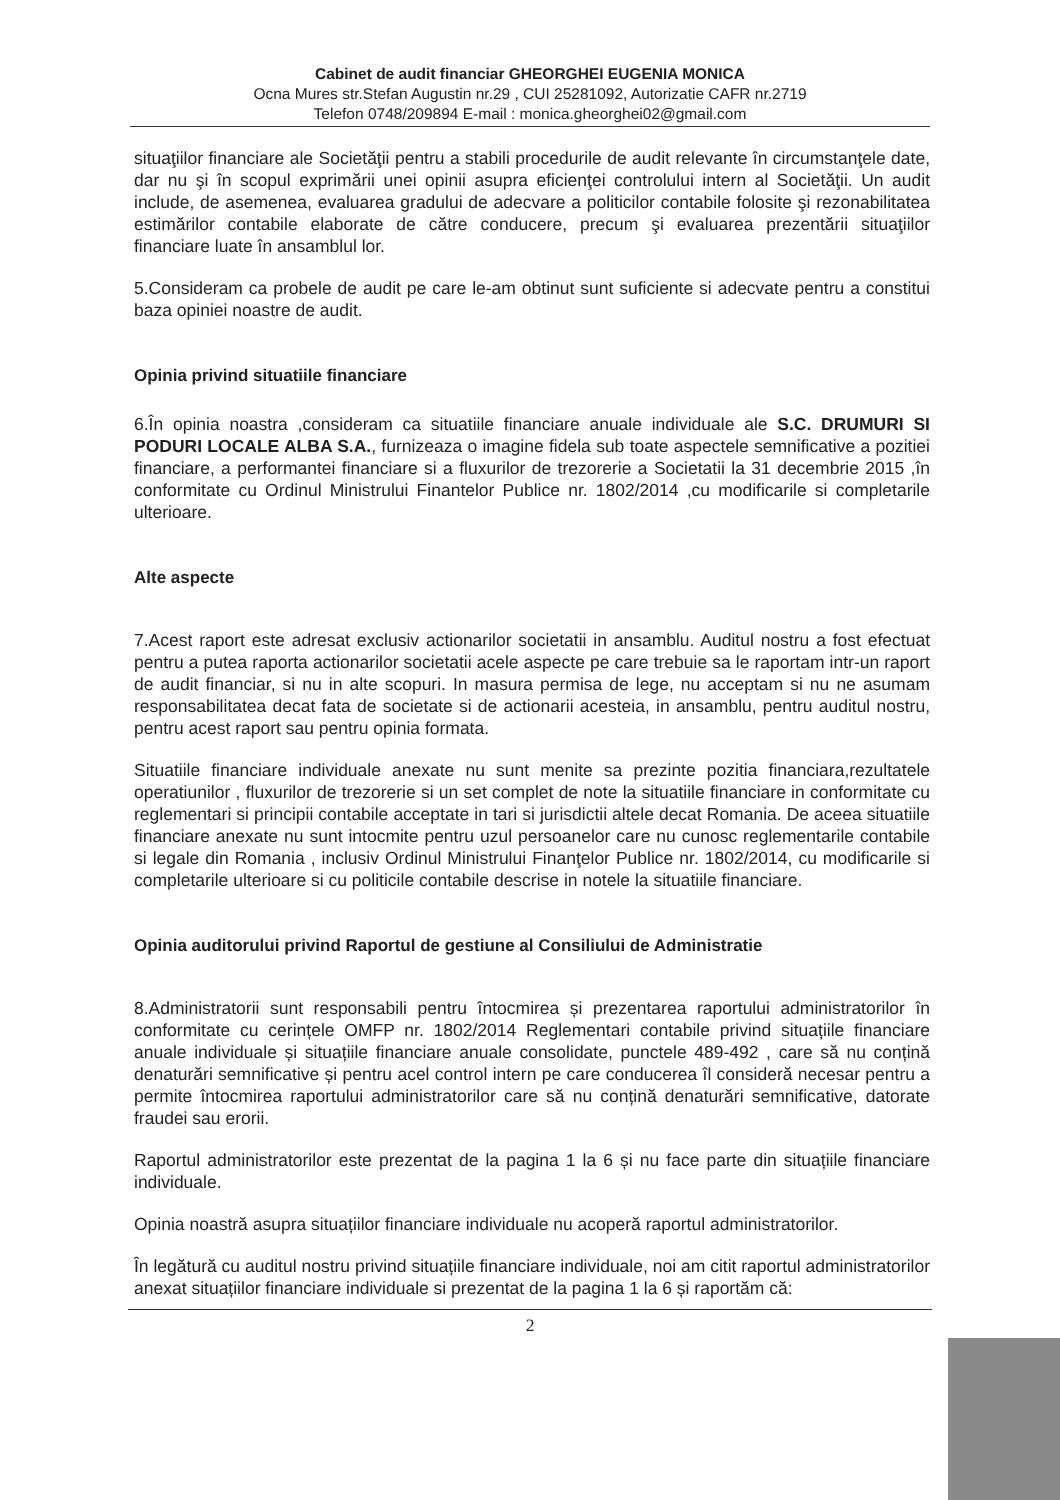Cabinet de audit financiar GHEORGHEI EUGENIA MONICA
Ocna Mures str.Stefan Augustin nr.29 , CUI 25281092, Autorizatie CAFR nr.2719
Telefon 0748/209894 E-mail : monica.gheorghei02@gmail.com
situaţiilor financiare ale Societăţii pentru a stabili procedurile de audit relevante în circumstanţele date, dar nu şi în scopul exprimării unei opinii asupra eficienţei controlului intern al Societăţii. Un audit include, de asemenea, evaluarea gradului de adecvare a politicilor contabile folosite şi rezonabilitatea estimărilor contabile elaborate de către conducere, precum şi evaluarea prezentării situaţiilor financiare luate în ansamblul lor.
5.Consideram ca probele de audit pe care le-am obtinut sunt suficiente si adecvate pentru a constitui baza opiniei noastre de audit.
Opinia privind situatiile financiare
6.În opinia noastra ,consideram ca situatiile financiare anuale individuale ale S.C. DRUMURI SI PODURI LOCALE ALBA S.A., furnizeaza o imagine fidela sub toate aspectele semnificative a pozitiei financiare, a performantei financiare si a fluxurilor de trezorerie a Societatii la 31 decembrie 2015 ,în conformitate cu Ordinul Ministrului Finantelor Publice nr. 1802/2014 ,cu modificarile si completarile ulterioare.
Alte aspecte
7.Acest raport este adresat exclusiv actionarilor societatii in ansamblu. Auditul nostru a fost efectuat pentru a putea raporta actionarilor societatii acele aspecte pe care trebuie sa le raportam intr-un raport de audit financiar, si nu in alte scopuri. In masura permisa de lege, nu acceptam si nu ne asumam responsabilitatea decat fata de societate si de actionarii acesteia, in ansamblu, pentru auditul nostru, pentru acest raport sau pentru opinia formata.
Situatiile financiare individuale anexate nu sunt menite sa prezinte pozitia financiara,rezultatele operatiunilor , fluxurilor de trezorerie si un set complet de note la situatiile financiare in conformitate cu reglementari si principii contabile acceptate in tari si jurisdictii altele decat Romania. De aceea situatiile financiare anexate nu sunt intocmite pentru uzul persoanelor care nu cunosc reglementarile contabile si legale din Romania , inclusiv Ordinul Ministrului Finanţelor Publice nr. 1802/2014, cu modificarile si completarile ulterioare si cu politicile contabile descrise in notele la situatiile financiare.
Opinia auditorului privind Raportul de gestiune al Consiliului de Administratie
8.Administratorii sunt responsabili pentru întocmirea și prezentarea raportului administratorilor în conformitate cu cerințele OMFP nr. 1802/2014 Reglementari contabile privind situațiile financiare anuale individuale și situațiile financiare anuale consolidate, punctele 489-492 , care să nu conțină denaturări semnificative și pentru acel control intern pe care conducerea îl consideră necesar pentru a permite întocmirea raportului administratorilor care să nu conțină denaturări semnificative, datorate fraudei sau erorii.
Raportul administratorilor este prezentat de la pagina 1 la 6 și nu face parte din situațiile financiare individuale.
Opinia noastră asupra situațiilor financiare individuale nu acoperă raportul administratorilor.
În legătură cu auditul nostru privind situațiile financiare individuale, noi am citit raportul administratorilor anexat situațiilor financiare individuale si prezentat de la pagina 1 la 6 și raportăm că:
2